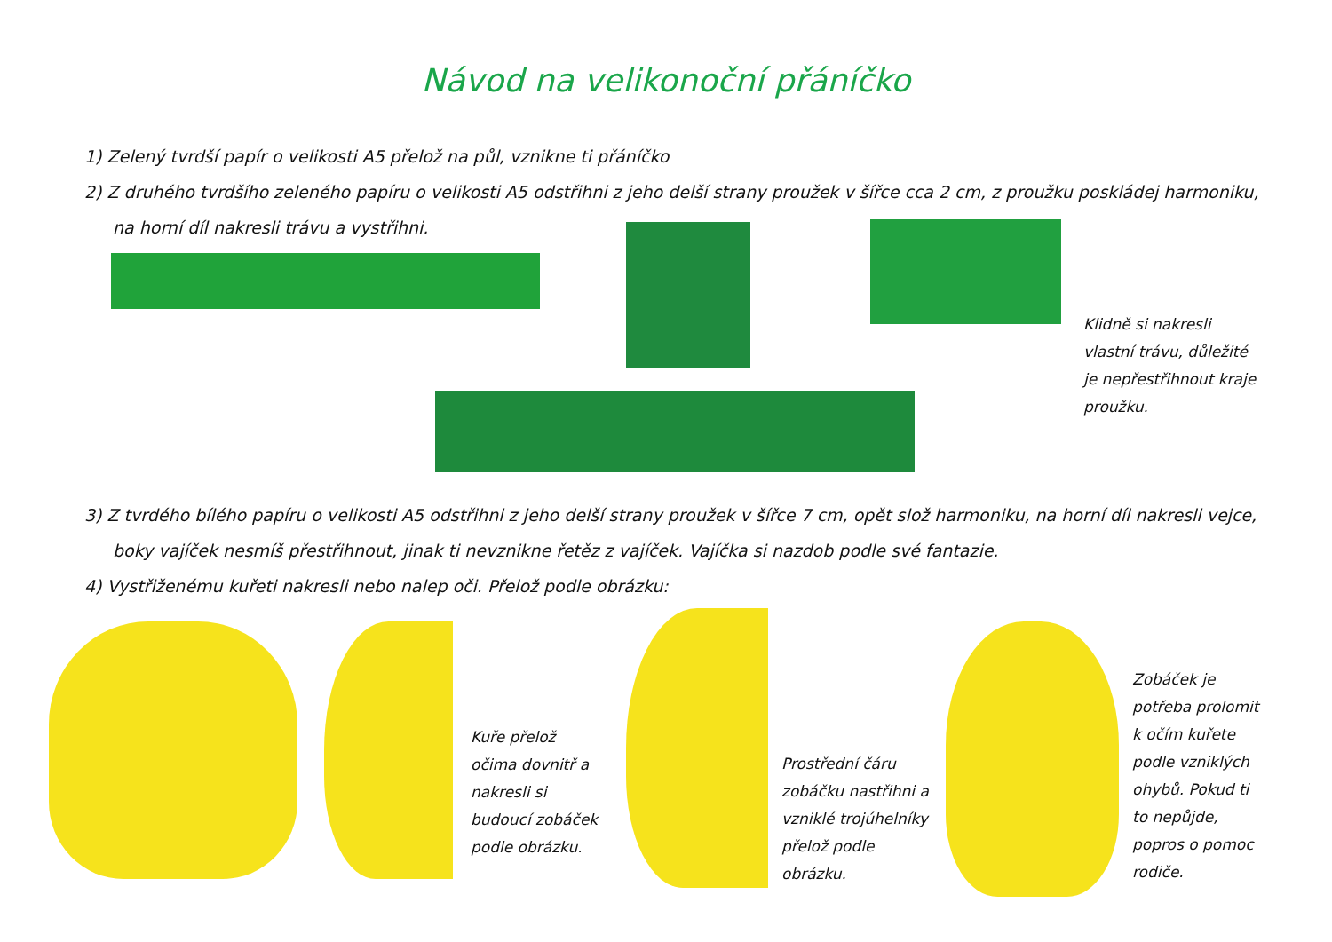Návod na velikonoční přáníčko
1) Zelený tvrdší papír o velikosti A5 přelož na půl, vznikne ti přáníčko
2) Z druhého tvrdšího zeleného papíru o velikosti A5 odstřihni z jeho delší strany proužek v šířce cca 2 cm, z proužku poskládej harmoniku, na horní díl nakresli trávu a vystřihni.
Klidně si nakresli
vlastní trávu, důležité
je nepřestřihnout kraje
proužku.
3) Z tvrdého bílého papíru o velikosti A5 odstřihni z jeho delší strany proužek v šířce 7 cm, opět slož harmoniku, na horní díl nakresli vejce, boky vajíček nesmíš přestřihnout, jinak ti nevznikne řetěz z vajíček. Vajíčka si nazdob podle své fantazie.
4) Vystřiženému kuřeti nakresli nebo nalep oči. Přelož podle obrázku:
Kuře přelož
očima dovnitř a
nakresli si
budoucí zobáček
podle obrázku.
Prostřední čáru
zobáčku nastřihni a
vzniklé trojúhelníky
přelož podle
obrázku.
Zobáček je
potřeba prolomit
k očím kuřete
podle vzniklých
ohybů. Pokud ti
to nepůjde,
popros o pomoc
rodiče.